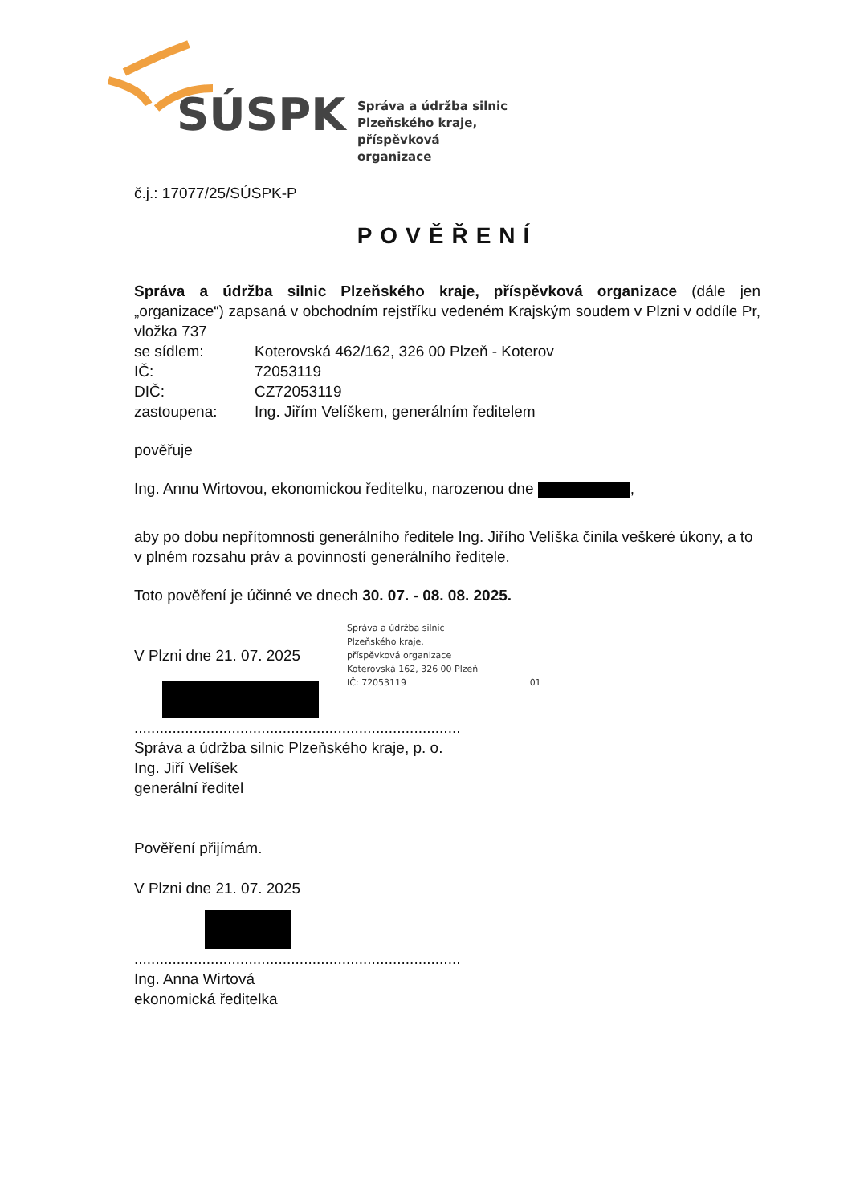SÚSPK
Správa a údržba silnic
Plzeňského kraje,
příspěvková organizace
č.j.: 17077/25/SÚSPK-P
POVĚŘENÍ
Správa a údržba silnic Plzeňského kraje, příspěvková organizace (dále jen „organizace“) zapsaná v obchodním rejstříku vedeném Krajským soudem v Plzni v oddíle Pr, vložka 737
| se sídlem: | Koterovská 462/162, 326 00 Plzeň - Koterov |
| IČ: | 72053119 |
| DIČ: | CZ72053119 |
| zastoupena: | Ing. Jiřím Velíškem, generálním ředitelem |
pověřuje
Ing. Annu Wirtovou, ekonomickou ředitelku, narozenou dne ,
aby po dobu nepřítomnosti generálního ředitele Ing. Jiřího Velíška činila veškeré úkony, a to v plném rozsahu práv a povinností generálního ředitele.
Toto pověření je účinné ve dnech 30. 07. - 08. 08. 2025.
V Plzni dne 21. 07. 2025
Správa a údržba silnic
Plzeňského kraje,
příspěvková organizace
Koterovská 162, 326 00 Plzeň
IČ: 72053119 01
.............................................................................
Správa a údržba silnic Plzeňského kraje, p. o.
Ing. Jiří Velíšek
generální ředitel
Pověření přijímám.
V Plzni dne 21. 07. 2025
.............................................................................
Ing. Anna Wirtová
ekonomická ředitelka